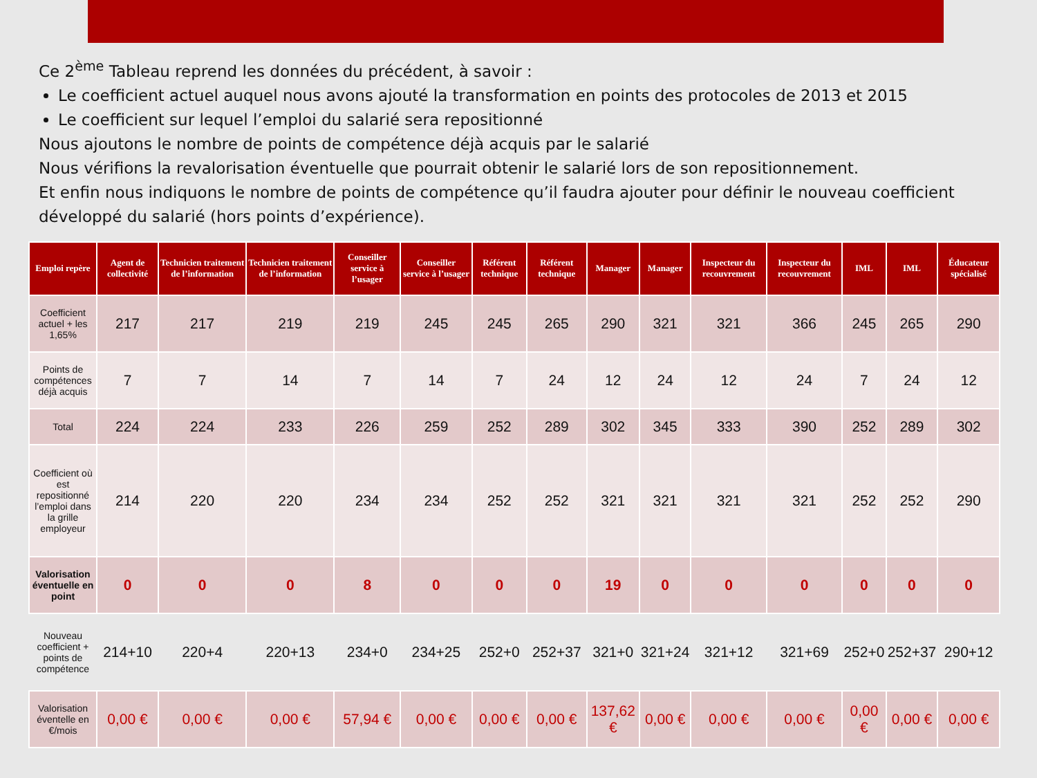Ce 2<sup>ème</sup> Tableau reprend les données du précédent, à savoir :
Le coefficient actuel auquel nous avons ajouté la transformation en points des protocoles de 2013 et 2015
Le coefficient sur lequel l’emploi du salarié sera repositionné
Nous ajoutons le nombre de points de compétence déjà acquis par le salarié
Nous vérifions la revalorisation éventuelle que pourrait obtenir le salarié lors de son repositionnement.
Et enfin nous indiquons le nombre de points de compétence qu’il faudra ajouter pour définir le nouveau coefficient développé du salarié (hors points d’expérience).
| Emploi repère | Agent de collectivité | Technicien traitement de l’information | Technicien traitement de l’information | Conseiller service à l’usager | Conseiller service à l’usager | Référent technique | Référent technique | Manager | Manager | Inspecteur du recouvrement | Inspecteur du recouvrement | IML | IML | Éducateur spécialisé |
| --- | --- | --- | --- | --- | --- | --- | --- | --- | --- | --- | --- | --- | --- | --- |
| Coefficient actuel + les 1,65% | 217 | 217 | 219 | 219 | 245 | 245 | 265 | 290 | 321 | 321 | 366 | 245 | 265 | 290 |
| Points de compétences déjà acquis | 7 | 7 | 14 | 7 | 14 | 7 | 24 | 12 | 24 | 12 | 24 | 7 | 24 | 12 |
| Total | 224 | 224 | 233 | 226 | 259 | 252 | 289 | 302 | 345 | 333 | 390 | 252 | 289 | 302 |
| Coefficient où est repositionné l’emploi dans la grille employeur | 214 | 220 | 220 | 234 | 234 | 252 | 252 | 321 | 321 | 321 | 321 | 252 | 252 | 290 |
| Valorisation éventuelle en point | 0 | 0 | 0 | 8 | 0 | 0 | 0 | 19 | 0 | 0 | 0 | 0 | 0 | 0 |
| Nouveau coefficient + points de compétence | 214+10 | 220+4 | 220+13 | 234+0 | 234+25 | 252+0 | 252+37 | 321+0 | 321+24 | 321+12 | 321+69 | 252+0 | 252+37 | 290+12 |
| Valorisation éventelle en €/mois | 0,00 € | 0,00 € | 0,00 € | 57,94 € | 0,00 € | 0,00 € | 0,00 € | 137,62 € | 0,00 € | 0,00 € | 0,00 € | 0,00 € | 0,00 € | 0,00 € |